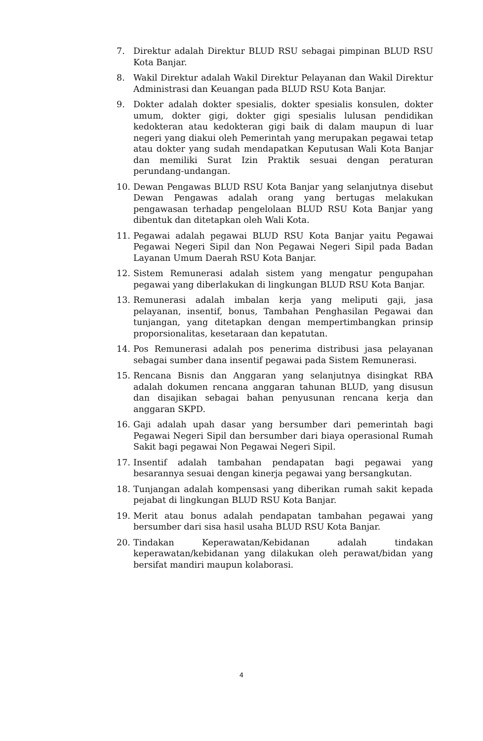7. Direktur adalah Direktur BLUD RSU sebagai pimpinan BLUD RSU Kota Banjar.
8. Wakil Direktur adalah Wakil Direktur Pelayanan dan Wakil Direktur Administrasi dan Keuangan pada BLUD RSU Kota Banjar.
9. Dokter adalah dokter spesialis, dokter spesialis konsulen, dokter umum, dokter gigi, dokter gigi spesialis lulusan pendidikan kedokteran atau kedokteran gigi baik di dalam maupun di luar negeri yang diakui oleh Pemerintah yang merupakan pegawai tetap atau dokter yang sudah mendapatkan Keputusan Wali Kota Banjar dan memiliki Surat Izin Praktik sesuai dengan peraturan perundang-undangan.
10. Dewan Pengawas BLUD RSU Kota Banjar yang selanjutnya disebut Dewan Pengawas adalah orang yang bertugas melakukan pengawasan terhadap pengelolaan BLUD RSU Kota Banjar yang dibentuk dan ditetapkan oleh Wali Kota.
11. Pegawai adalah pegawai BLUD RSU Kota Banjar yaitu Pegawai Pegawai Negeri Sipil dan Non Pegawai Negeri Sipil pada Badan Layanan Umum Daerah RSU Kota Banjar.
12. Sistem Remunerasi adalah sistem yang mengatur pengupahan pegawai yang diberlakukan di lingkungan BLUD RSU Kota Banjar.
13. Remunerasi adalah imbalan kerja yang meliputi gaji, jasa pelayanan, insentif, bonus, Tambahan Penghasilan Pegawai dan tunjangan, yang ditetapkan dengan mempertimbangkan prinsip proporsionalitas, kesetaraan dan kepatutan.
14. Pos Remunerasi adalah pos penerima distribusi jasa pelayanan sebagai sumber dana insentif pegawai pada Sistem Remunerasi.
15. Rencana Bisnis dan Anggaran yang selanjutnya disingkat RBA adalah dokumen rencana anggaran tahunan BLUD, yang disusun dan disajikan sebagai bahan penyusunan rencana kerja dan anggaran SKPD.
16. Gaji adalah upah dasar yang bersumber dari pemerintah bagi Pegawai Negeri Sipil dan bersumber dari biaya operasional Rumah Sakit bagi pegawai Non Pegawai Negeri Sipil.
17. Insentif adalah tambahan pendapatan bagi pegawai yang besarannya sesuai dengan kinerja pegawai yang bersangkutan.
18. Tunjangan adalah kompensasi yang diberikan rumah sakit kepada pejabat di lingkungan BLUD RSU Kota Banjar.
19. Merit atau bonus adalah pendapatan tambahan pegawai yang bersumber dari sisa hasil usaha BLUD RSU Kota Banjar.
20. Tindakan Keperawatan/Kebidanan adalah tindakan keperawatan/kebidanan yang dilakukan oleh perawat/bidan yang bersifat mandiri maupun kolaborasi.
4